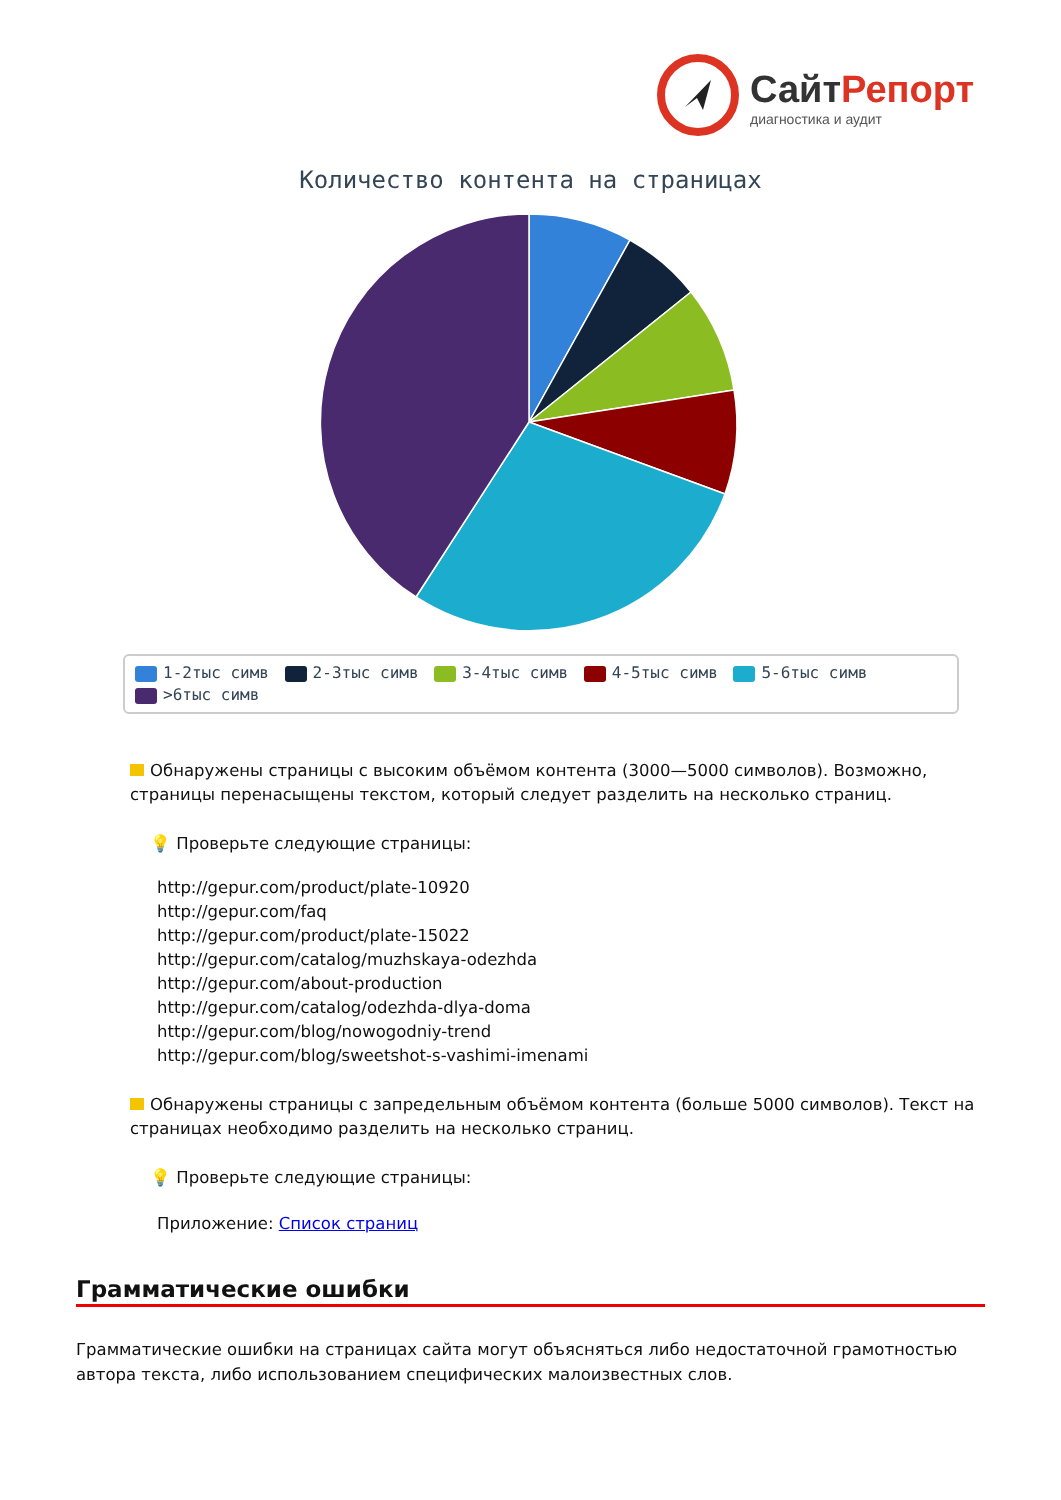СайтРепорт
диагностика и аудит
Количество контента на страницах
1-2тыс симв 2-3тыс симв 3-4тыс симв 4-5тыс симв 5-6тыс симв >6тыс симв
Обнаружены страницы с высоким объёмом контента (3000—5000 символов). Возможно, страницы перенасыщены текстом, который следует разделить на несколько страниц.
💡 Проверьте следующие страницы:
http://gepur.com/product/plate-10920
http://gepur.com/faq
http://gepur.com/product/plate-15022
http://gepur.com/catalog/muzhskaya-odezhda
http://gepur.com/about-production
http://gepur.com/catalog/odezhda-dlya-doma
http://gepur.com/blog/nowogodniy-trend
http://gepur.com/blog/sweetshot-s-vashimi-imenami
Обнаружены страницы с запредельным объёмом контента (больше 5000 символов). Текст на страницах необходимо разделить на несколько страниц.
💡 Проверьте следующие страницы:
Приложение: Список страниц
Грамматические ошибки
Грамматические ошибки на страницах сайта могут объясняться либо недостаточной грамотностью автора текста, либо использованием специфических малоизвестных слов.